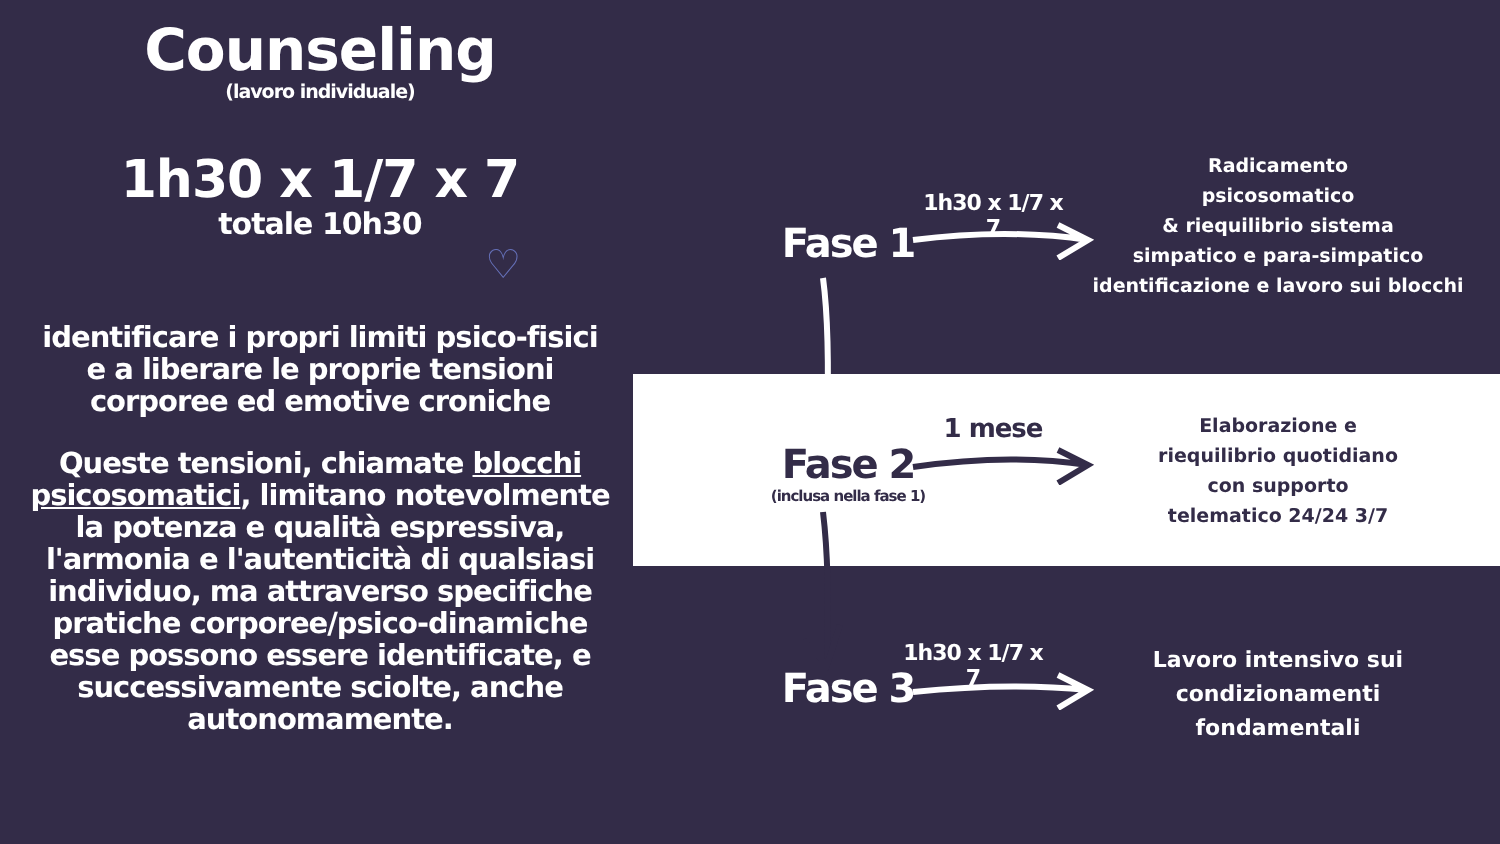Counseling
(lavoro individuale)
1h30 x 1/7 x 7
totale 10h30
♡
identificare i propri limiti psico-fisici e a liberare le proprie tensioni corporee ed emotive croniche
Queste tensioni, chiamate blocchi psicosomatici, limitano notevolmente la potenza e qualità espressiva, l'armonia e l'autenticità di qualsiasi individuo, ma attraverso specifiche pratiche corporee/psico-dinamiche esse possono essere identificate, e successivamente sciolte, anche autonomamente.
1h30 x 1/7 x 7
Fase 1
Radicamento
psicosomatico
& riequilibrio sistema
simpatico e para-simpatico
identificazione e lavoro sui blocchi
1 mese
Fase 2
(inclusa nella fase 1)
Elaborazione e
riequilibrio quotidiano
con supporto
telematico 24/24 3/7
1h30 x 1/7 x 7
Fase 3
Lavoro intensivo sui
condizionamenti
fondamentali